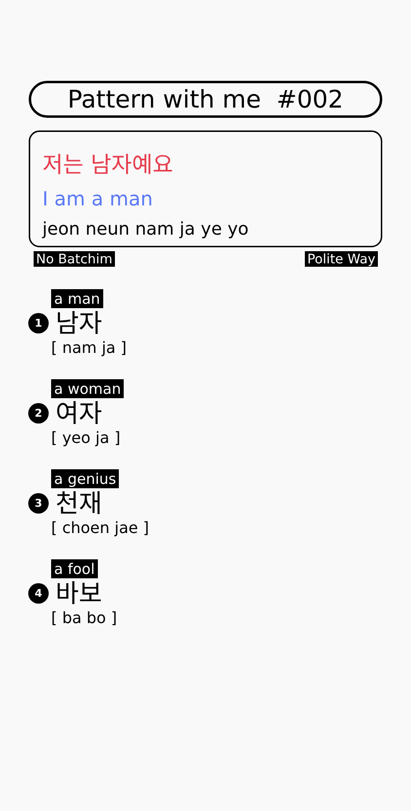Pattern with me #002
저는 남자예요
I am a man
jeon neun nam ja ye yo
No Batchim Polite Way
a man
1 남자
[ nam ja ]
a woman
2 여자
[ yeo ja ]
a genius
3 천재
[ choen jae ]
a fool
4 바보
[ ba bo ]